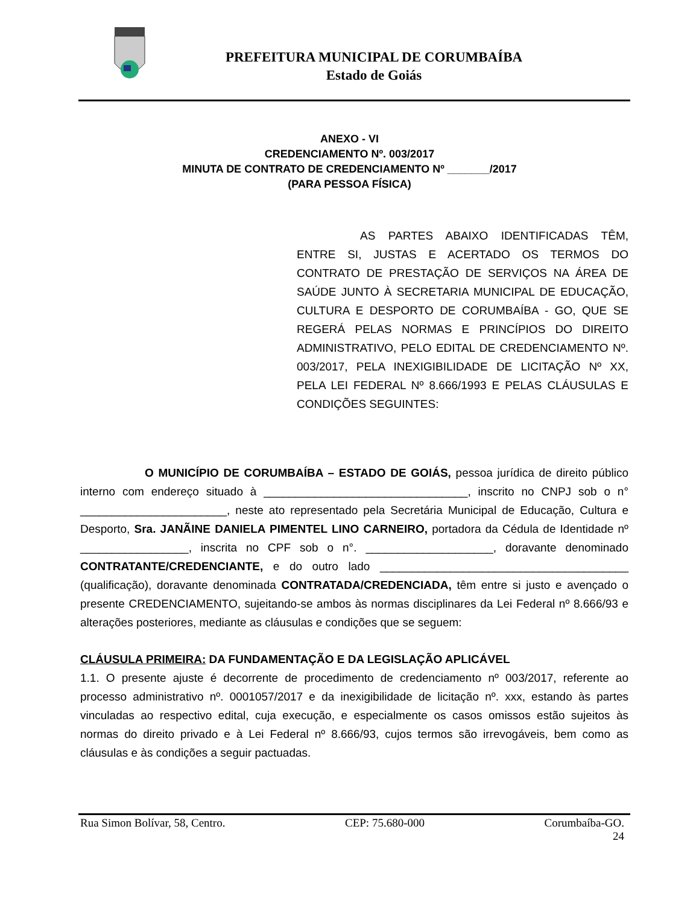PREFEITURA MUNICIPAL DE CORUMBAÍBA
Estado de Goiás
ANEXO - VI
CREDENCIAMENTO Nº. 003/2017
MINUTA DE CONTRATO DE CREDENCIAMENTO Nº _______/2017
(PARA PESSOA FÍSICA)
AS PARTES ABAIXO IDENTIFICADAS TÊM, ENTRE SI, JUSTAS E ACERTADO OS TERMOS DO CONTRATO DE PRESTAÇÃO DE SERVIÇOS NA ÁREA DE SAÚDE JUNTO À SECRETARIA MUNICIPAL DE EDUCAÇÃO, CULTURA E DESPORTO DE CORUMBAÍBA - GO, QUE SE REGERÁ PELAS NORMAS E PRINCÍPIOS DO DIREITO ADMINISTRATIVO, PELO EDITAL DE CREDENCIAMENTO Nº. 003/2017, PELA INEXIGIBILIDADE DE LICITAÇÃO Nº XX, PELA LEI FEDERAL Nº 8.666/1993 E PELAS CLÁUSULAS E CONDIÇÕES SEGUINTES:
O MUNICÍPIO DE CORUMBAÍBA – ESTADO DE GOIÁS, pessoa jurídica de direito público interno com endereço situado à ________________________________, inscrito no CNPJ sob o n° _______________________, neste ato representado pela Secretária Municipal de Educação, Cultura e Desporto, Sra. JANÃINE DANIELA PIMENTEL LINO CARNEIRO, portadora da Cédula de Identidade nº _________________, inscrita no CPF sob o n°. ____________________, doravante denominado CONTRATANTE/CREDENCIANTE, e do outro lado _______________________________________ (qualificação), doravante denominada CONTRATADA/CREDENCIADA, têm entre si justo e avençado o presente CREDENCIAMENTO, sujeitando-se ambos às normas disciplinares da Lei Federal nº 8.666/93 e alterações posteriores, mediante as cláusulas e condições que se seguem:
CLÁUSULA PRIMEIRA: DA FUNDAMENTAÇÃO E DA LEGISLAÇÃO APLICÁVEL
1.1. O presente ajuste é decorrente de procedimento de credenciamento nº 003/2017, referente ao processo administrativo nº. 0001057/2017 e da inexigibilidade de licitação nº. xxx, estando às partes vinculadas ao respectivo edital, cuja execução, e especialmente os casos omissos estão sujeitos às normas do direito privado e à Lei Federal nº 8.666/93, cujos termos são irrevogáveis, bem como as cláusulas e às condições a seguir pactuadas.
Rua Simon Bolívar, 58, Centro. CEP: 75.680-000 Corumbaíba-GO.
24